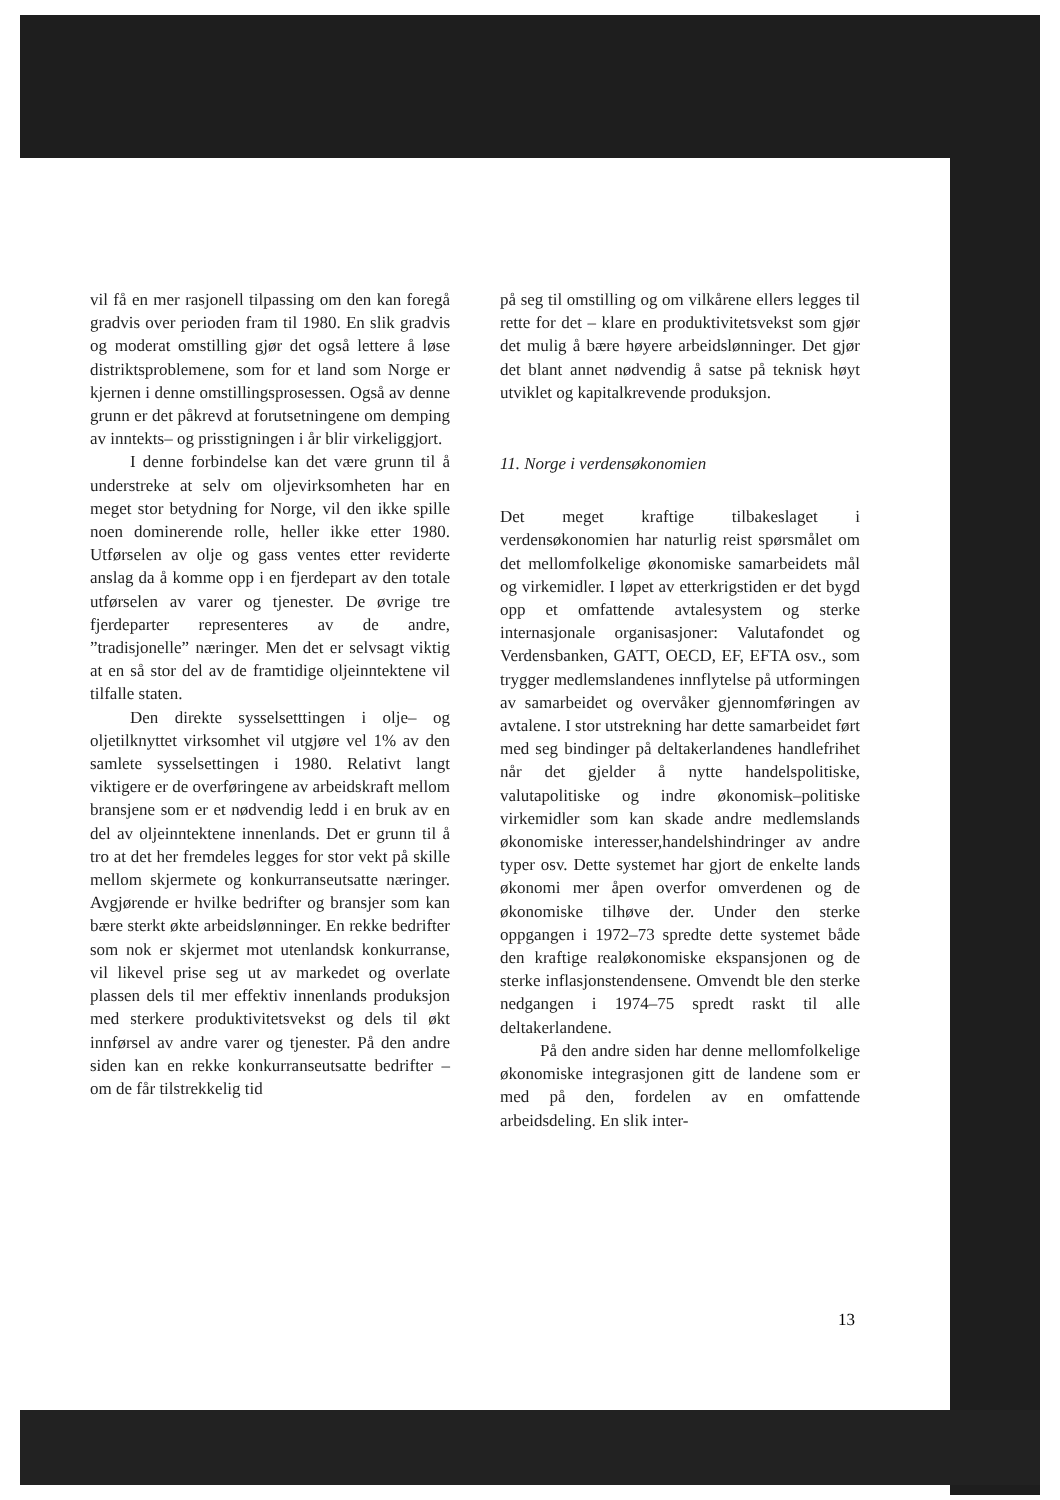vil få en mer rasjonell tilpassing om den kan foregå gradvis over perioden fram til 1980. En slik gradvis og moderat omstilling gjør det også lettere å løse distriktsproblemene, som for et land som Norge er kjernen i denne omstillingsprosessen. Også av denne grunn er det påkrevd at forutsetningene om demping av inntekts– og prisstigningen i år blir virkeliggjort.
I denne forbindelse kan det være grunn til å understreke at selv om oljevirksomheten har en meget stor betydning for Norge, vil den ikke spille noen dominerende rolle, heller ikke etter 1980. Utførselen av olje og gass ventes etter reviderte anslag da å komme opp i en fjerdepart av den totale utførselen av varer og tjenester. De øvrige tre fjerdeparter representeres av de andre, ”tradisjonelle” næringer. Men det er selvsagt viktig at en så stor del av de framtidige oljeinntektene vil tilfalle staten.
Den direkte sysselsetttingen i olje– og oljetilknyttet virksomhet vil utgjøre vel 1% av den samlete sysselsettingen i 1980. Relativt langt viktigere er de overføringene av arbeidskraft mellom bransjene som er et nødvendig ledd i en bruk av en del av oljeinntektene innenlands. Det er grunn til å tro at det her fremdeles legges for stor vekt på skille mellom skjermete og konkurranseutsatte næringer. Avgjørende er hvilke bedrifter og bransjer som kan bære sterkt økte arbeidslønninger. En rekke bedrifter som nok er skjermet mot utenlandsk konkurranse, vil likevel prise seg ut av markedet og overlate plassen dels til mer effektiv innenlands produksjon med sterkere produktivitetsvekst og dels til økt innførsel av andre varer og tjenester. På den andre siden kan en rekke konkurranseutsatte bedrifter – om de får tilstrekkelig tid
på seg til omstilling og om vilkårene ellers legges til rette for det – klare en produktivitetsvekst som gjør det mulig å bære høyere arbeidslønninger. Det gjør det blant annet nødvendig å satse på teknisk høyt utviklet og kapitalkrevende produksjon.
11. Norge i verdensøkonomien
Det meget kraftige tilbakeslaget i verdensøkonomien har naturlig reist spørsmålet om det mellomfolkelige økonomiske samarbeidets mål og virkemidler. I løpet av etterkrigstiden er det bygd opp et omfattende avtalesystem og sterke internasjonale organisasjoner: Valutafondet og Verdensbanken, GATT, OECD, EF, EFTA osv., som trygger medlemslandenes innflytelse på utformingen av samarbeidet og overvåker gjennomføringen av avtalene. I stor utstrekning har dette samarbeidet ført med seg bindinger på deltakerlandenes handlefrihet når det gjelder å nytte handelspolitiske, valutapolitiske og indre økonomisk–politiske virkemidler som kan skade andre medlemslands økonomiske interesser,handelshindringer av andre typer osv. Dette systemet har gjort de enkelte lands økonomi mer åpen overfor omverdenen og de økonomiske tilhøve der. Under den sterke oppgangen i 1972–73 spredte dette systemet både den kraftige realøkonomiske ekspansjonen og de sterke inflasjonstendensene. Omvendt ble den sterke nedgangen i 1974–75 spredt raskt til alle deltakerlandene.
På den andre siden har denne mellomfolkelige økonomiske integrasjonen gitt de landene som er med på den, fordelen av en omfattende arbeidsdeling. En slik inter-
13